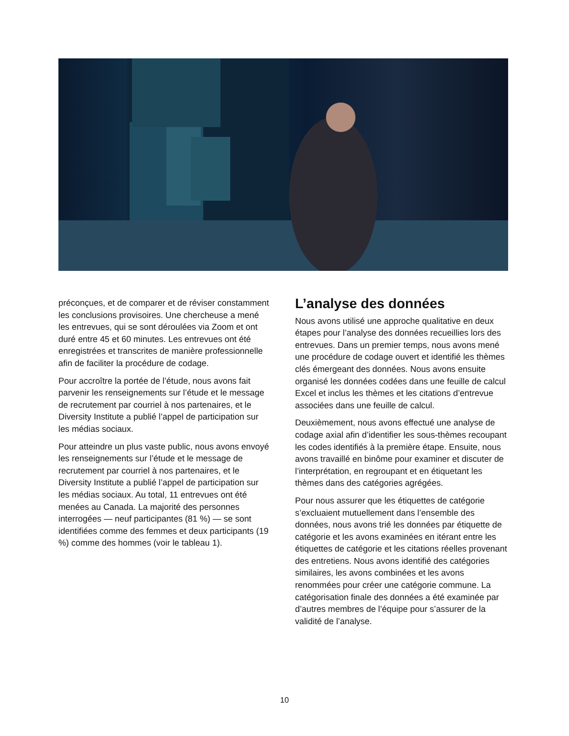préconçues, et de comparer et de réviser constamment les conclusions provisoires. Une chercheuse a mené les entrevues, qui se sont déroulées via Zoom et ont duré entre 45 et 60 minutes. Les entrevues ont été enregistrées et transcrites de manière professionnelle afin de faciliter la procédure de codage.
Pour accroître la portée de l’étude, nous avons fait parvenir les renseignements sur l’étude et le message de recrutement par courriel à nos partenaires, et le Diversity Institute a publié l’appel de participation sur les médias sociaux.
Pour atteindre un plus vaste public, nous avons envoyé les renseignements sur l’étude et le message de recrutement par courriel à nos partenaires, et le Diversity Institute a publié l’appel de participation sur les médias sociaux. Au total, 11 entrevues ont été menées au Canada. La majorité des personnes interrogées — neuf participantes (81 %) — se sont identifiées comme des femmes et deux participants (19 %) comme des hommes (voir le tableau 1).
L’analyse des données
Nous avons utilisé une approche qualitative en deux étapes pour l’analyse des données recueillies lors des entrevues. Dans un premier temps, nous avons mené une procédure de codage ouvert et identifié les thèmes clés émergeant des données. Nous avons ensuite organisé les données codées dans une feuille de calcul Excel et inclus les thèmes et les citations d’entrevue associées dans une feuille de calcul.
Deuxièmement, nous avons effectué une analyse de codage axial afin d’identifier les sous-thèmes recoupant les codes identifiés à la première étape. Ensuite, nous avons travaillé en binôme pour examiner et discuter de l’interprétation, en regroupant et en étiquetant les thèmes dans des catégories agrégées.
Pour nous assurer que les étiquettes de catégorie s’excluaient mutuellement dans l’ensemble des données, nous avons trié les données par étiquette de catégorie et les avons examinées en itérant entre les étiquettes de catégorie et les citations réelles provenant des entretiens. Nous avons identifié des catégories similaires, les avons combinées et les avons renommées pour créer une catégorie commune. La catégorisation finale des données a été examinée par d’autres membres de l’équipe pour s’assurer de la validité de l’analyse.
10